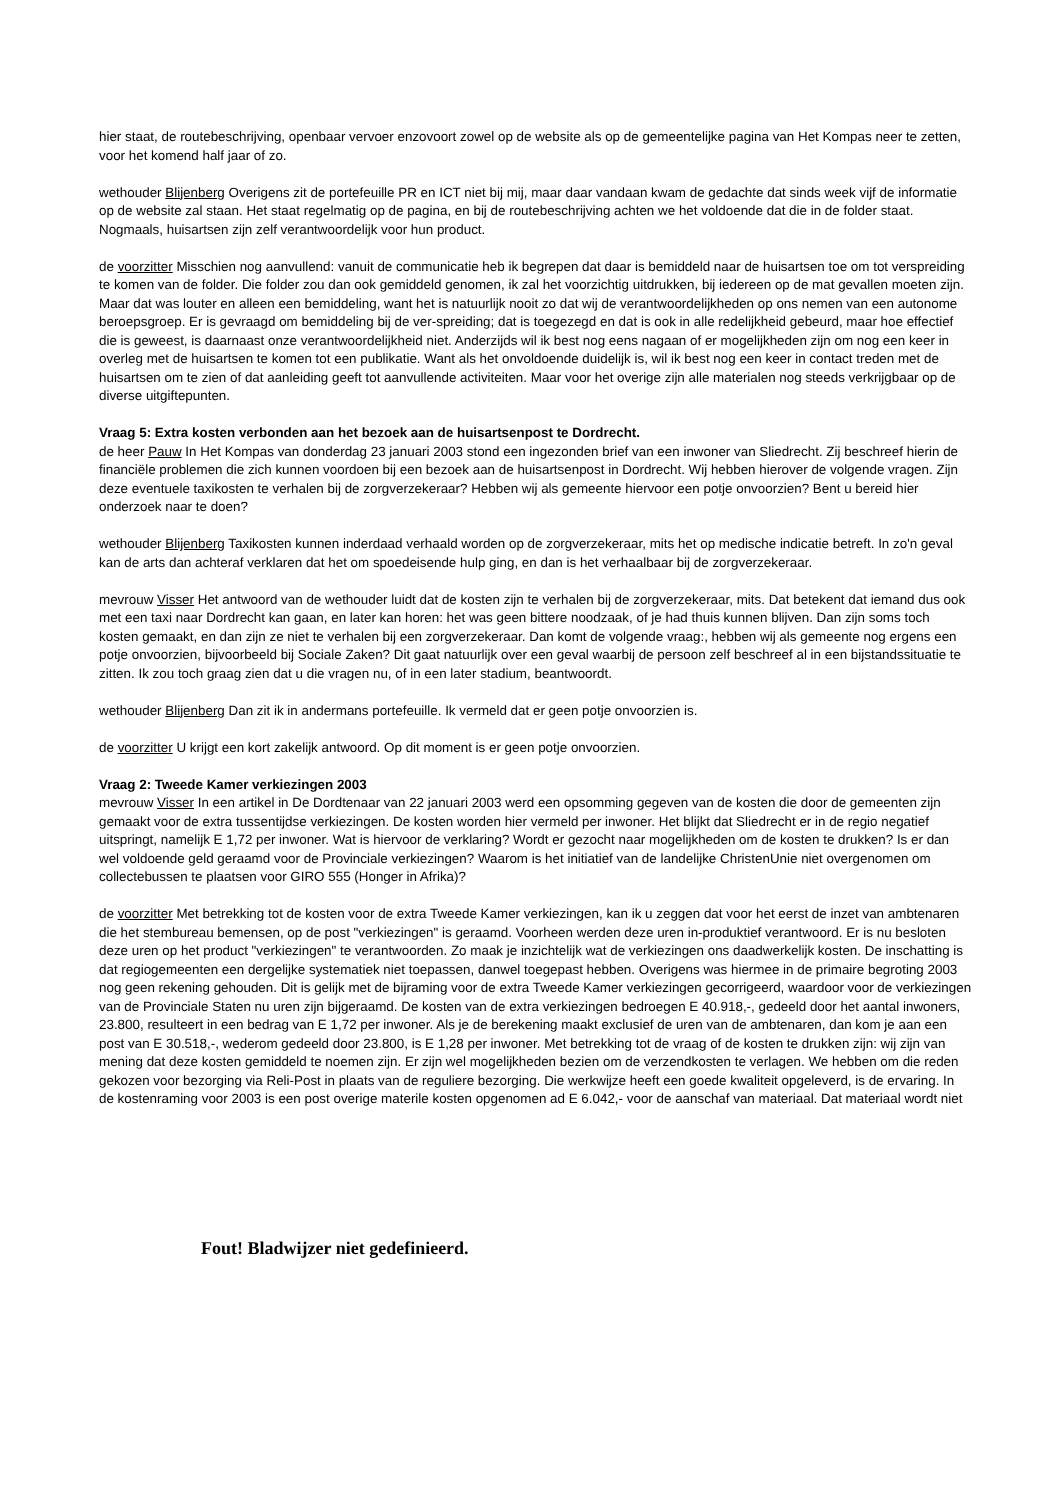hier staat, de routebeschrijving, openbaar vervoer enzovoort zowel op de website als op de gemeentelijke pagina van Het Kompas neer te zetten, voor het komend half jaar of zo.
wethouder Blijenberg Overigens zit de portefeuille PR en ICT niet bij mij, maar daar vandaan kwam de gedachte dat sinds week vijf de informatie op de website zal staan. Het staat regelmatig op de pagina, en bij de routebeschrijving achten we het voldoende dat die in de folder staat. Nogmaals, huisartsen zijn zelf verantwoordelijk voor hun product.
de voorzitter Misschien nog aanvullend: vanuit de communicatie heb ik begrepen dat daar is bemiddeld naar de huisartsen toe om tot verspreiding te komen van de folder. Die folder zou dan ook gemiddeld genomen, ik zal het voorzichtig uitdrukken, bij iedereen op de mat gevallen moeten zijn. Maar dat was louter en alleen een bemiddeling, want het is natuurlijk nooit zo dat wij de verantwoordelijkheden op ons nemen van een autonome beroepsgroep. Er is gevraagd om bemiddeling bij de ver-spreiding; dat is toegezegd en dat is ook in alle redelijkheid gebeurd, maar hoe effectief die is geweest, is daarnaast onze verantwoordelijkheid niet. Anderzijds wil ik best nog eens nagaan of er mogelijkheden zijn om nog een keer in overleg met de huisartsen te komen tot een publikatie. Want als het onvoldoende duidelijk is, wil ik best nog een keer in contact treden met de huisartsen om te zien of dat aanleiding geeft tot aanvullende activiteiten. Maar voor het overige zijn alle materialen nog steeds verkrijgbaar op de diverse uitgiftepunten.
Vraag 5: Extra kosten verbonden aan het bezoek aan de huisartsenpost te Dordrecht.
de heer Pauw In Het Kompas van donderdag 23 januari 2003 stond een ingezonden brief van een inwoner van Sliedrecht. Zij beschreef hierin de financiële problemen die zich kunnen voordoen bij een bezoek aan de huisartsenpost in Dordrecht. Wij hebben hierover de volgende vragen. Zijn deze eventuele taxikosten te verhalen bij de zorgverzekeraar? Hebben wij als gemeente hiervoor een potje onvoorzien? Bent u bereid hier onderzoek naar te doen?
wethouder Blijenberg Taxikosten kunnen inderdaad verhaald worden op de zorgverzekeraar, mits het op medische indicatie betreft. In zo'n geval kan de arts dan achteraf verklaren dat het om spoedeisende hulp ging, en dan is het verhaalbaar bij de zorgverzekeraar.
mevrouw Visser Het antwoord van de wethouder luidt dat de kosten zijn te verhalen bij de zorgverzekeraar, mits. Dat betekent dat iemand dus ook met een taxi naar Dordrecht kan gaan, en later kan horen: het was geen bittere noodzaak, of je had thuis kunnen blijven. Dan zijn soms toch kosten gemaakt, en dan zijn ze niet te verhalen bij een zorgverzekeraar. Dan komt de volgende vraag:, hebben wij als gemeente nog ergens een potje onvoorzien, bijvoorbeeld bij Sociale Zaken? Dit gaat natuurlijk over een geval waarbij de persoon zelf beschreef al in een bijstandssituatie te zitten. Ik zou toch graag zien dat u die vragen nu, of in een later stadium, beantwoordt.
wethouder Blijenberg Dan zit ik in andermans portefeuille. Ik vermeld dat er geen potje onvoorzien is.
de voorzitter U krijgt een kort zakelijk antwoord. Op dit moment is er geen potje onvoorzien.
Vraag 2: Tweede Kamer verkiezingen 2003
mevrouw Visser In een artikel in De Dordtenaar van 22 januari 2003 werd een opsomming gegeven van de kosten die door de gemeenten zijn gemaakt voor de extra tussentijdse verkiezingen. De kosten worden hier vermeld per inwoner. Het blijkt dat Sliedrecht er in de regio negatief uitspringt, namelijk E 1,72 per inwoner. Wat is hiervoor de verklaring? Wordt er gezocht naar mogelijkheden om de kosten te drukken? Is er dan wel voldoende geld geraamd voor de Provinciale verkiezingen? Waarom is het initiatief van de landelijke ChristenUnie niet overgenomen om collectebussen te plaatsen voor GIRO 555 (Honger in Afrika)?
de voorzitter Met betrekking tot de kosten voor de extra Tweede Kamer verkiezingen, kan ik u zeggen dat voor het eerst de inzet van ambtenaren die het stembureau bemensen, op de post "verkiezingen" is geraamd. Voorheen werden deze uren in-produktief verantwoord. Er is nu besloten deze uren op het product "verkiezingen" te verantwoorden. Zo maak je inzichtelijk wat de verkiezingen ons daadwerkelijk kosten. De inschatting is dat regiogemeenten een dergelijke systematiek niet toepassen, danwel toegepast hebben. Overigens was hiermee in de primaire begroting 2003 nog geen rekening gehouden. Dit is gelijk met de bijraming voor de extra Tweede Kamer verkiezingen gecorrigeerd, waardoor voor de verkiezingen van de Provinciale Staten nu uren zijn bijgeraamd. De kosten van de extra verkiezingen bedroegen E 40.918,-, gedeeld door het aantal inwoners, 23.800, resulteert in een bedrag van E 1,72 per inwoner. Als je de berekening maakt exclusief de uren van de ambtenaren, dan kom je aan een post van E 30.518,-, wederom gedeeld door 23.800, is E 1,28 per inwoner. Met betrekking tot de vraag of de kosten te drukken zijn: wij zijn van mening dat deze kosten gemiddeld te noemen zijn. Er zijn wel mogelijkheden bezien om de verzendkosten te verlagen. We hebben om die reden gekozen voor bezorging via Reli-Post in plaats van de reguliere bezorging. Die werkwijze heeft een goede kwaliteit opgeleverd, is de ervaring. In de kostenraming voor 2003 is een post overige materile kosten opgenomen ad E 6.042,- voor de aanschaf van materiaal. Dat materiaal wordt niet
Fout! Bladwijzer niet gedefinieerd.